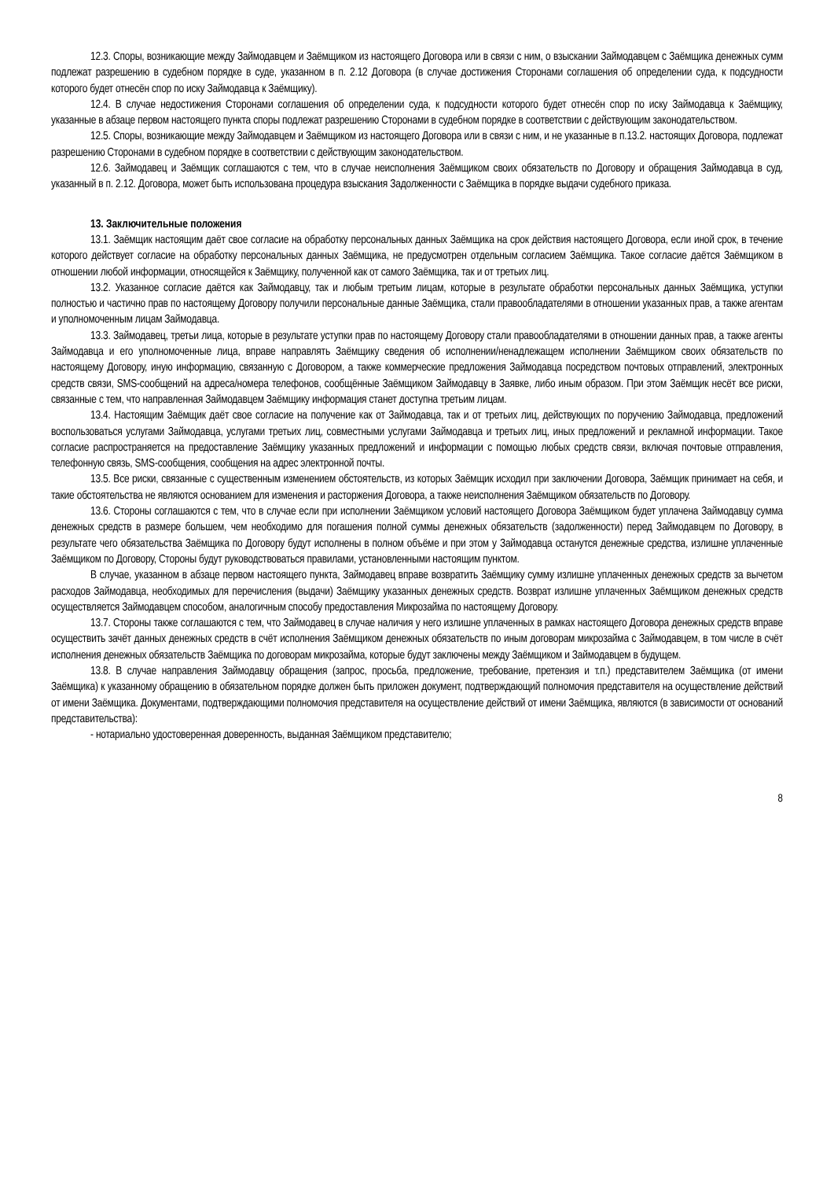12.3. Споры, возникающие между Займодавцем и Заёмщиком из настоящего Договора или в связи с ним, о взыскании Займодавцем с Заёмщика денежных сумм подлежат разрешению в судебном порядке в суде, указанном в п. 2.12 Договора (в случае достижения Сторонами соглашения об определении суда, к подсудности которого будет отнесён спор по иску Займодавца к Заёмщику).
12.4. В случае недостижения Сторонами соглашения об определении суда, к подсудности которого будет отнесён спор по иску Займодавца к Заёмщику, указанные в абзаце первом настоящего пункта споры подлежат разрешению Сторонами в судебном порядке в соответствии с действующим законодательством.
12.5. Споры, возникающие между Займодавцем и Заёмщиком из настоящего Договора или в связи с ним, и не указанные в п.13.2. настоящих Договора, подлежат разрешению Сторонами в судебном порядке в соответствии с действующим законодательством.
12.6. Займодавец и Заёмщик соглашаются с тем, что в случае неисполнения Заёмщиком своих обязательств по Договору и обращения Займодавца в суд, указанный в п. 2.12. Договора, может быть использована процедура взыскания Задолженности с Заёмщика в порядке выдачи судебного приказа.
13. Заключительные положения
13.1. Заёмщик настоящим даёт свое согласие на обработку персональных данных Заёмщика на срок действия настоящего Договора, если иной срок, в течение которого действует согласие на обработку персональных данных Заёмщика, не предусмотрен отдельным согласием Заёмщика. Такое согласие даётся Заёмщиком в отношении любой информации, относящейся к Заёмщику, полученной как от самого Заёмщика, так и от третьих лиц.
13.2. Указанное согласие даётся как Займодавцу, так и любым третьим лицам, которые в результате обработки персональных данных Заёмщика, уступки полностью и частично прав по настоящему Договору получили персональные данные Заёмщика, стали правообладателями в отношении указанных прав, а также агентам и уполномоченным лицам Займодавца.
13.3. Займодавец, третьи лица, которые в результате уступки прав по настоящему Договору стали правообладателями в отношении данных прав, а также агенты Займодавца и его уполномоченные лица, вправе направлять Заёмщику сведения об исполнении/ненадлежащем исполнении Заёмщиком своих обязательств по настоящему Договору, иную информацию, связанную с Договором, а также коммерческие предложения Займодавца посредством почтовых отправлений, электронных средств связи, SMS-сообщений на адреса/номера телефонов, сообщённые Заёмщиком Займодавцу в Заявке, либо иным образом. При этом Заёмщик несёт все риски, связанные с тем, что направленная Займодавцем Заёмщику информация станет доступна третьим лицам.
13.4. Настоящим Заёмщик даёт свое согласие на получение как от Займодавца, так и от третьих лиц, действующих по поручению Займодавца, предложений воспользоваться услугами Займодавца, услугами третьих лиц, совместными услугами Займодавца и третьих лиц, иных предложений и рекламной информации. Такое согласие распространяется на предоставление Заёмщику указанных предложений и информации с помощью любых средств связи, включая почтовые отправления, телефонную связь, SMS-сообщения, сообщения на адрес электронной почты.
13.5. Все риски, связанные с существенным изменением обстоятельств, из которых Заёмщик исходил при заключении Договора, Заёмщик принимает на себя, и такие обстоятельства не являются основанием для изменения и расторжения Договора, а также неисполнения Заёмщиком обязательств по Договору.
13.6. Стороны соглашаются с тем, что в случае если при исполнении Заёмщиком условий настоящего Договора Заёмщиком будет уплачена Займодавцу сумма денежных средств в размере большем, чем необходимо для погашения полной суммы денежных обязательств (задолженности) перед Займодавцем по Договору, в результате чего обязательства Заёмщика по Договору будут исполнены в полном объёме и при этом у Займодавца останутся денежные средства, излишне уплаченные Заёмщиком по Договору, Стороны будут руководствоваться правилами, установленными настоящим пунктом.
В случае, указанном в абзаце первом настоящего пункта, Займодавец вправе возвратить Заёмщику сумму излишне уплаченных денежных средств за вычетом расходов Займодавца, необходимых для перечисления (выдачи) Заёмщику указанных денежных средств. Возврат излишне уплаченных Заёмщиком денежных средств осуществляется Займодавцем способом, аналогичным способу предоставления Микрозайма по настоящему Договору.
13.7. Стороны также соглашаются с тем, что Займодавец в случае наличия у него излишне уплаченных в рамках настоящего Договора денежных средств вправе осуществить зачёт данных денежных средств в счёт исполнения Заёмщиком денежных обязательств по иным договорам микрозайма с Займодавцем, в том числе в счёт исполнения денежных обязательств Заёмщика по договорам микрозайма, которые будут заключены между Заёмщиком и Займодавцем в будущем.
13.8. В случае направления Займодавцу обращения (запрос, просьба, предложение, требование, претензия и т.п.) представителем Заёмщика (от имени Заёмщика) к указанному обращению в обязательном порядке должен быть приложен документ, подтверждающий полномочия представителя на осуществление действий от имени Заёмщика. Документами, подтверждающими полномочия представителя на осуществление действий от имени Заёмщика, являются (в зависимости от оснований представительства):
- нотариально удостоверенная доверенность, выданная Заёмщиком представителю;
8